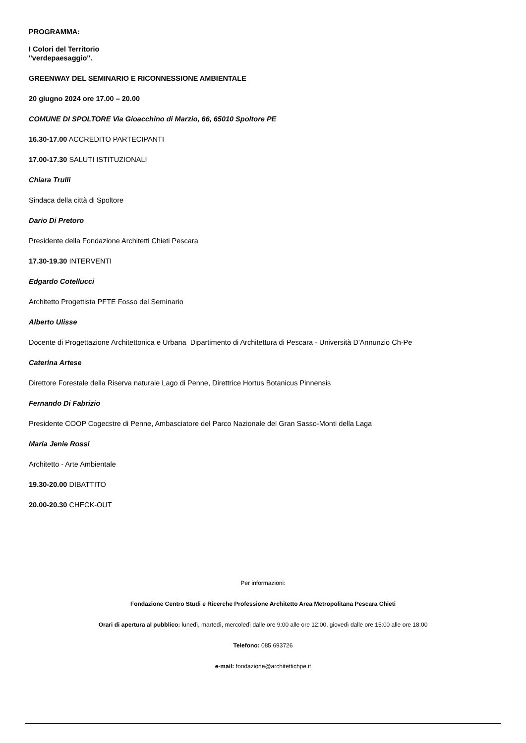PROGRAMMA:
I Colori del Territorio
"verdepaesaggio".
GREENWAY DEL SEMINARIO E RICONNESSIONE AMBIENTALE
20 giugno 2024 ore 17.00 – 20.00
COMUNE DI SPOLTORE Via Gioacchino di Marzio, 66, 65010 Spoltore PE
16.30-17.00 ACCREDITO PARTECIPANTI
17.00-17.30 SALUTI ISTITUZIONALI
Chiara Trulli
Sindaca della città di Spoltore
Dario Di Pretoro
Presidente della Fondazione Architetti Chieti Pescara
17.30-19.30 INTERVENTI
Edgardo Cotellucci
Architetto Progettista PFTE Fosso del Seminario
Alberto Ulisse
Docente di Progettazione Architettonica e Urbana_Dipartimento di Architettura di Pescara - Università D'Annunzio Ch-Pe
Caterina Artese
Direttore Forestale della Riserva naturale Lago di Penne, Direttrice Hortus Botanicus Pinnensis
Fernando Di Fabrizio
Presidente COOP Cogecstre di Penne, Ambasciatore del Parco Nazionale del Gran Sasso-Monti della Laga
Maria Jenie Rossi
Architetto - Arte Ambientale
19.30-20.00 DIBATTITO
20.00-20.30 CHECK-OUT
Per informazioni:
Fondazione Centro Studi e Ricerche Professione Architetto Area Metropolitana Pescara Chieti
Orari di apertura al pubblico: lunedì, martedì, mercoledì dalle ore 9:00 alle ore 12:00, giovedì dalle ore 15:00 alle ore 18:00
Telefono: 085.693726
e-mail: fondazione@architettichpe.it